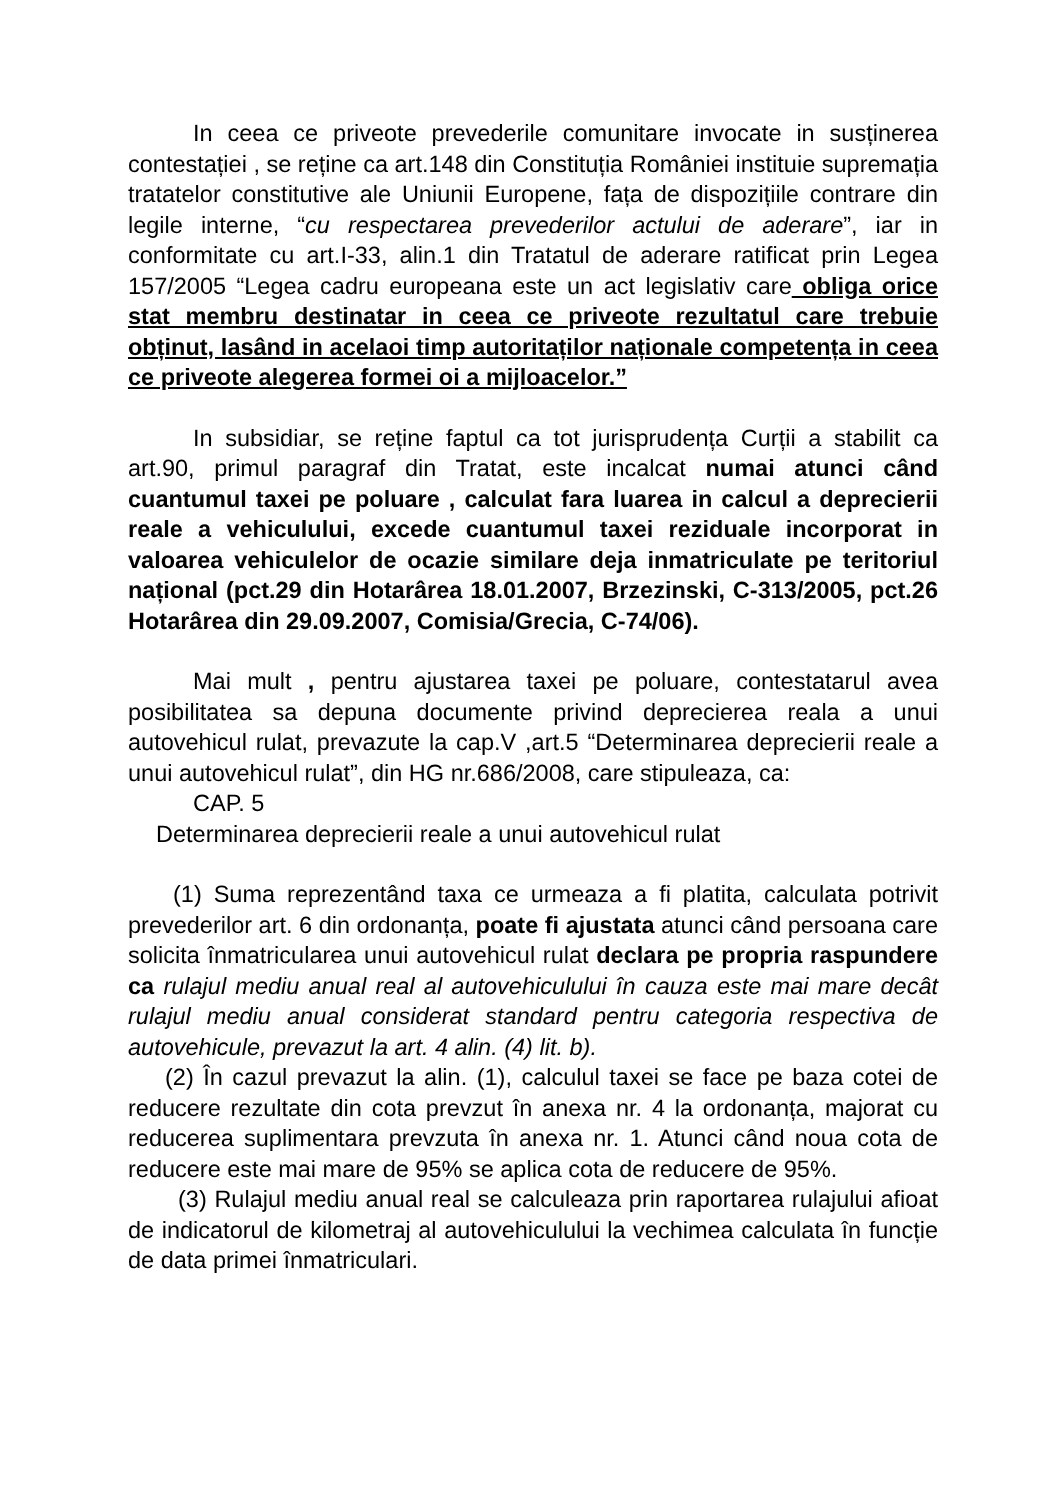In ceea ce priveote prevederile comunitare invocate in susținerea contestației , se reține ca art.148 din Constituția României instituie supremația tratatelor constitutive ale Uniunii Europene, fața de dispozițiile contrare din legile interne, “cu respectarea prevederilor actului de aderare”, iar in conformitate cu art.I-33, alin.1 din Tratatul de aderare ratificat prin Legea 157/2005 “Legea cadru europeana este un act legislativ care obliga orice stat membru destinatar in ceea ce priveote rezultatul care trebuie obținut, lasând in acelaoi timp autoritaților naționale competența in ceea ce priveote alegerea formei oi a mijloacelor.”
In subsidiar, se reține faptul ca tot jurisprudența Curții a stabilit ca art.90, primul paragraf din Tratat, este incalcat numai atunci când cuantumul taxei pe poluare , calculat fara luarea in calcul a deprecierii reale a vehiculului, excede cuantumul taxei reziduale incorporat in valoarea vehiculelor de ocazie similare deja inmatriculate pe teritoriul național (pct.29 din Hotarârea 18.01.2007, Brzezinski, C-313/2005, pct.26 Hotarârea din 29.09.2007, Comisia/Grecia, C-74/06).
Mai mult , pentru ajustarea taxei pe poluare, contestatarul avea posibilitatea sa depuna documente privind deprecierea reala a unui autovehicul rulat, prevazute la cap.V ,art.5 “Determinarea deprecierii reale a unui autovehicul rulat”, din HG nr.686/2008, care stipuleaza, ca:
CAP. 5
Determinarea deprecierii reale a unui autovehicul rulat
(1) Suma reprezentând taxa ce urmeaza a fi platita, calculata potrivit prevederilor art. 6 din ordonanța, poate fi ajustata atunci când persoana care solicita înmatricularea unui autovehicul rulat declara pe propria raspundere ca rulajul mediu anual real al autovehiculului în cauza este mai mare decât rulajul mediu anual considerat standard pentru categoria respectiva de autovehicule, prevazut la art. 4 alin. (4) lit. b).
(2) În cazul prevazut la alin. (1), calculul taxei se face pe baza cotei de reducere rezultate din cota prevzut în anexa nr. 4 la ordonanța, majorat cu reducerea suplimentara prevzuta în anexa nr. 1. Atunci când noua cota de reducere este mai mare de 95% se aplica cota de reducere de 95%.
(3) Rulajul mediu anual real se calculeaza prin raportarea rulajului afioat de indicatorul de kilometraj al autovehiculului la vechimea calculata în funcție de data primei înmatriculari.